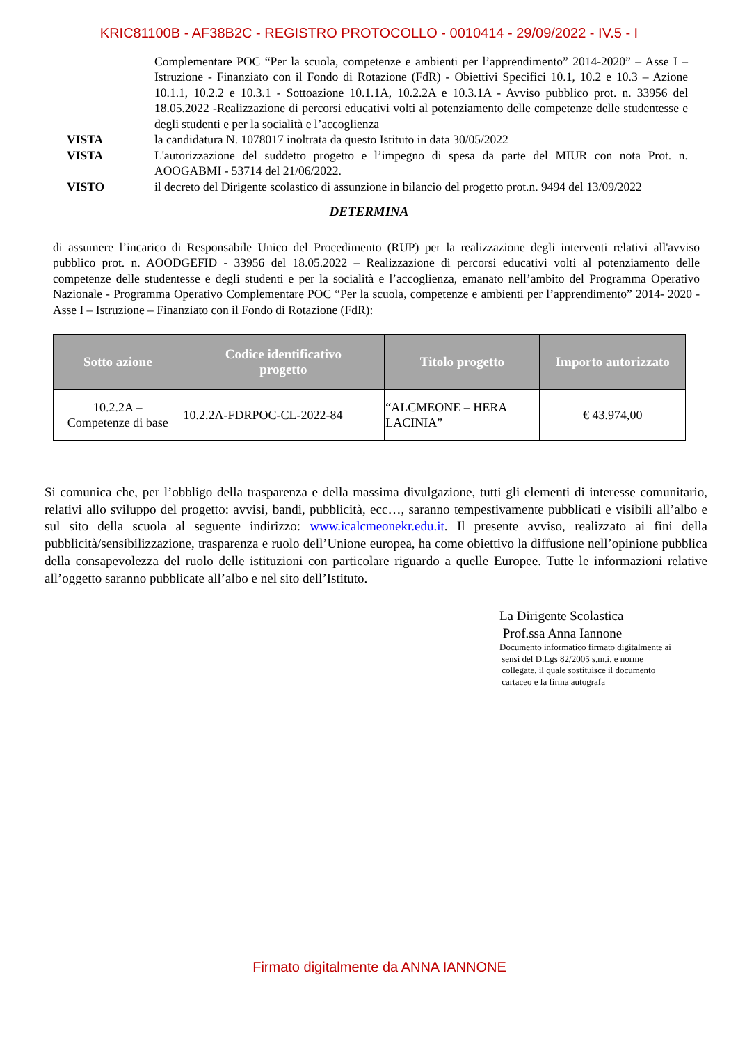KRIC81100B - AF38B2C - REGISTRO PROTOCOLLO - 0010414 - 29/09/2022 - IV.5 - I
Complementare POC “Per la scuola, competenze e ambienti per l’apprendimento” 2014-2020” – Asse I – Istruzione - Finanziato con il Fondo di Rotazione (FdR) - Obiettivi Specifici 10.1, 10.2 e 10.3 – Azione 10.1.1, 10.2.2 e 10.3.1 - Sottoazione 10.1.1A, 10.2.2A e 10.3.1A - Avviso pubblico prot. n. 33956 del 18.05.2022 -Realizzazione di percorsi educativi volti al potenziamento delle competenze delle studentesse e degli studenti e per la socialità e l’accoglienza
VISTA la candidatura N. 1078017 inoltrata da questo Istituto in data 30/05/2022
VISTA L'autorizzazione del suddetto progetto e l’impegno di spesa da parte del MIUR con nota Prot. n. AOOGABMI - 53714 del 21/06/2022.
VISTO il decreto del Dirigente scolastico di assunzione in bilancio del progetto prot.n. 9494 del 13/09/2022
DETERMINA
di assumere l’incarico di Responsabile Unico del Procedimento (RUP) per la realizzazione degli interventi relativi all'avviso pubblico prot. n. AOODGEFID - 33956 del 18.05.2022 – Realizzazione di percorsi educativi volti al potenziamento delle competenze delle studentesse e degli studenti e per la socialità e l’accoglienza, emanato nell’ambito del Programma Operativo Nazionale - Programma Operativo Complementare POC “Per la scuola, competenze e ambienti per l’apprendimento” 2014- 2020 - Asse I – Istruzione – Finanziato con il Fondo di Rotazione (FdR):
| Sotto azione | Codice identificativo progetto | Titolo progetto | Importo autorizzato |
| --- | --- | --- | --- |
| 10.2.2A – Competenze di base | 10.2.2A-FDRPOC-CL-2022-84 | “ALCMEONE – HERA LACINIA” | € 43.974,00 |
Si comunica che, per l’obbligo della trasparenza e della massima divulgazione, tutti gli elementi di interesse comunitario, relativi allo sviluppo del progetto: avvisi, bandi, pubblicità, ecc…, saranno tempestivamente pubblicati e visibili all’albo e sul sito della scuola al seguente indirizzo: www.icalcmeonekr.edu.it. Il presente avviso, realizzato ai fini della pubblicità/sensibilizzazione, trasparenza e ruolo dell’Unione europea, ha come obiettivo la diffusione nell’opinione pubblica della consapevolezza del ruolo delle istituzioni con particolare riguardo a quelle Europee. Tutte le informazioni relative all’oggetto saranno pubblicate all’albo e nel sito dell’Istituto.
La Dirigente Scolastica
Prof.ssa Anna Iannone
Documento informatico firmato digitalmente ai
sensi del D.Lgs 82/2005 s.m.i. e norme
collegate, il quale sostituisce il documento
cartaceo e la firma autografa
Firmato digitalmente da ANNA IANNONE